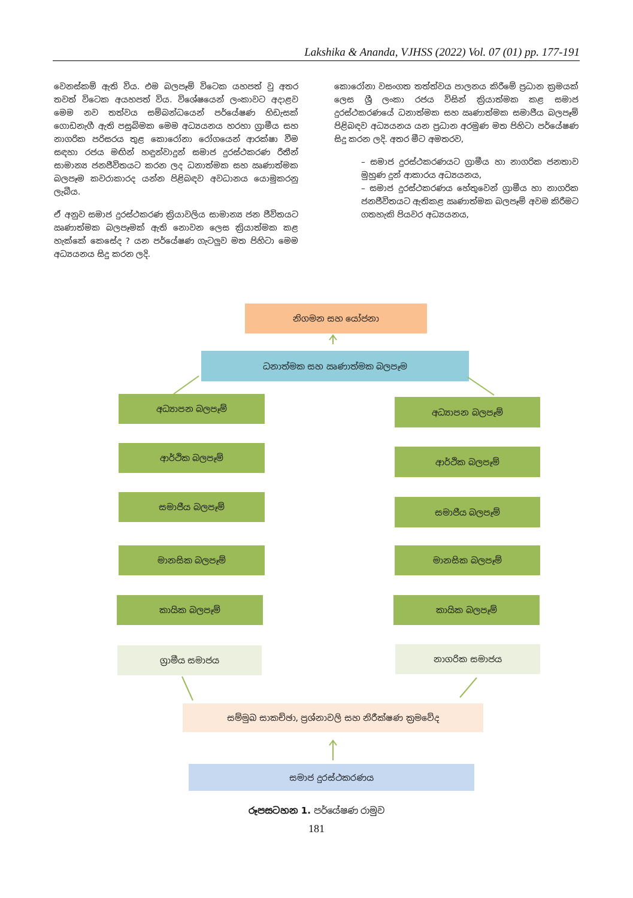Lakshika & Ananda, VJHSS (2022) Vol. 07 (01) pp. 177-191
වෙනස්කම් ඇති විය. එම බලපෑම් විටෙක යහපත් වු අතර තවත් විටෙක අයහපත් විය. විශේෂයෙන් ලංකාවට අදාළව මෙම නව තත්වය සම්බන්ධයෙන් පර්යේෂණ හිඩැසක් ගොඩනැගී ඇති පසුබිමක මෙම අධ්‍යයනය හරහා ග්‍රාමීය සහ නාගරික පරිසරය තුළ කොරෝනා රෝගයෙන් ආරක්ෂා වීම සඳහා රජය මඟින් හඳුන්වාදුන් සමාජ දුරස්ථකරණ රීතීන් සාමාන්‍ය ජනජීවිතයට කරන ලද ධනාත්මක සහ ඍණාත්මක බලපෑම කවරාකාරද යන්න පිළිබඳව අවධානය යොමුකරනු ලැබීය.
ඒ අනුව සමාජ දුරස්ථකරණ ක්‍රියාවලිය සාමාන්‍ය ජන ජීවිතයට ඍණාත්මක බලපෑමක් ඇති නොවන ලෙස ක්‍රියාත්මක කළ හැක්කේ කෙසේද ? යන පර්යේෂණ ගැටලුව මත පිහිටා මෙම අධ්‍යයනය සිදු කරන ලදි.
කොරෝනා වසංගත තත්ත්වය පාලනය කිරීමේ ප්‍රධාන ක්‍රමයක් ලෙස ශ්‍රී ලංකා රජය විසින් ක්‍රියාත්මක කළ සමාජ දුරස්ථකරණයේ ධනාත්මක සහ ඍණාත්මක සමාජීය බලපෑම් පිළිබඳව අධ්‍යයනය යන ප්‍රධාන අරමුණ මත පිහිටා පර්යේෂණ සිදු කරන ලදි. අතර මීට අමතරව,
– සමාජ දුරස්ථකරණයට ග්‍රාමීය හා නාගරික ජනතාව මුහුණ දුන් ආකාරය අධ්‍යයනය,
– සමාජ දුරස්ථකරණය හේතුවෙන් ග්‍රාමීය හා නාගරික ජනජීවිතයට ඇතිකළ ඍණාත්මක බලපෑම් අවම කිරීමට ගතහැකි පියවර අධ්‍යයනය,
නිගමන සහ යෝජනා
ධනාත්මක සහ ඍණාත්මක බලපෑම
අධ්‍යාපන බලපෑම් අධ්‍යාපන බලපෑම්
ආර්ථික බලපෑම් ආර්ථික බලපෑම්
සමාජීය බලපෑම් සමාජීය බලපෑම්
මානසික බලපෑම් මානසික බලපෑම්
කායික බලපෑම් කායික බලපෑම්
ග්‍රාමීය සමාජය නාගරික සමාජය
සම්මුඛ සාකච්ඡා, ප්‍රශ්නාවලි සහ නිරීක්ෂණ ක්‍රමවේද
සමාජ දුරස්ථකරණය
රූපසටහන 1. පර්යේෂණ රාමුව
181